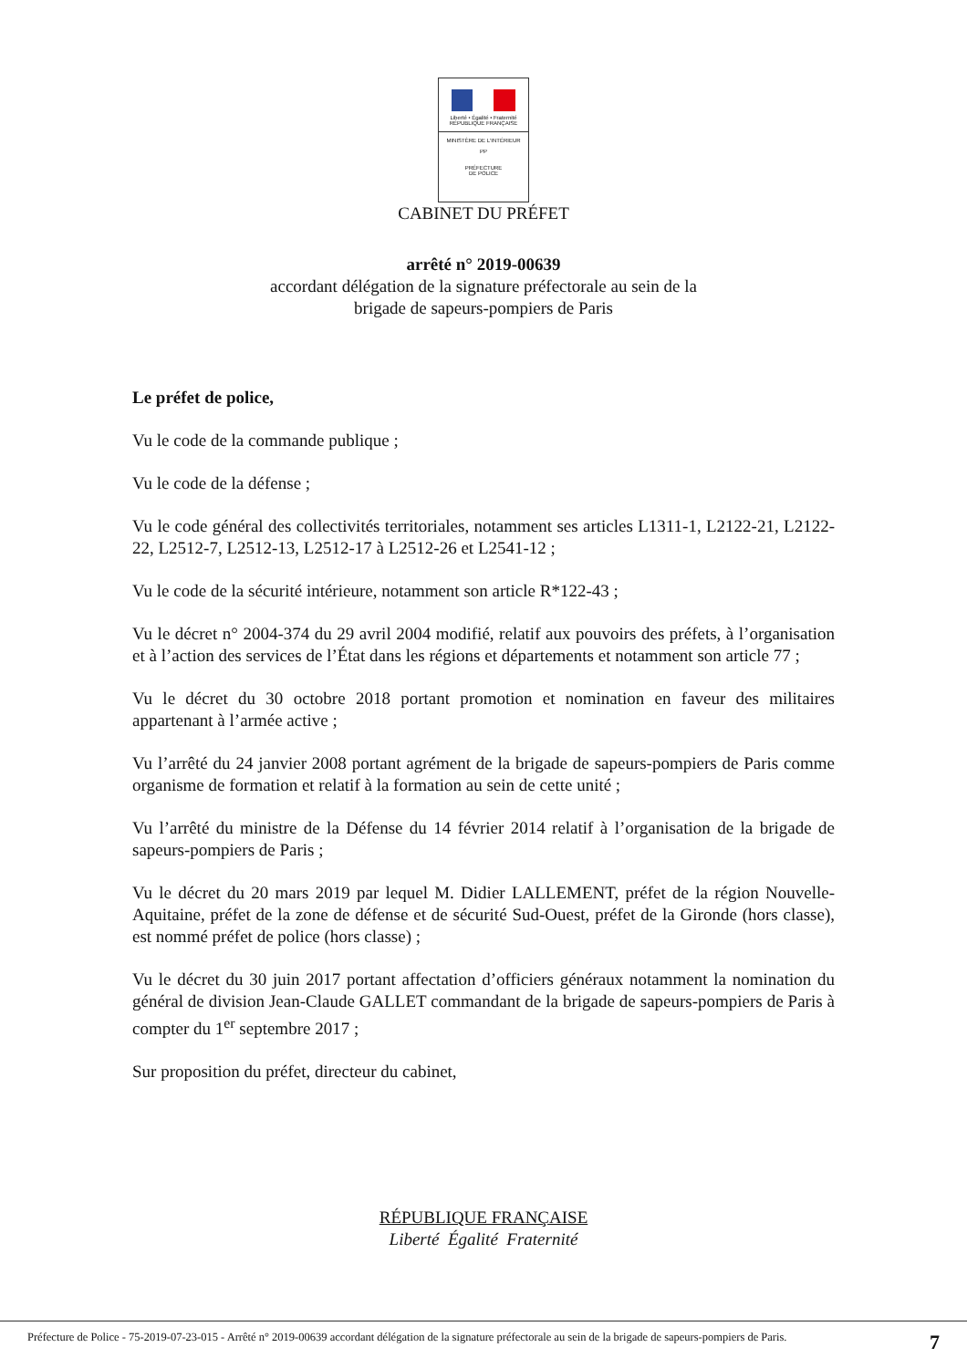Liberté • Égalité • Fraternité
RÉPUBLIQUE FRANÇAISE
MINISTÈRE DE L'INTÉRIEUR
PP
PRÉFECTURE
DE POLICE
CABINET DU PRÉFET
arrêté n° 2019-00639
accordant délégation de la signature préfectorale au sein de la
brigade de sapeurs-pompiers de Paris
Le préfet de police,
Vu le code de la commande publique ;
Vu le code de la défense ;
Vu le code général des collectivités territoriales, notamment ses articles L1311-1, L2122-21, L2122-22, L2512-7, L2512-13, L2512-17 à L2512-26 et L2541-12 ;
Vu le code de la sécurité intérieure, notamment son article R*122-43 ;
Vu le décret n° 2004-374 du 29 avril 2004 modifié, relatif aux pouvoirs des préfets, à l’organisation et à l’action des services de l’État dans les régions et départements et notamment son article 77 ;
Vu le décret du 30 octobre 2018 portant promotion et nomination en faveur des militaires appartenant à l’armée active ;
Vu l’arrêté du 24 janvier 2008 portant agrément de la brigade de sapeurs-pompiers de Paris comme organisme de formation et relatif à la formation au sein de cette unité ;
Vu l’arrêté du ministre de la Défense du 14 février 2014 relatif à l’organisation de la brigade de sapeurs-pompiers de Paris ;
Vu le décret du 20 mars 2019 par lequel M. Didier LALLEMENT, préfet de la région Nouvelle-Aquitaine, préfet de la zone de défense et de sécurité Sud-Ouest, préfet de la Gironde (hors classe), est nommé préfet de police (hors classe) ;
Vu le décret du 30 juin 2017 portant affectation d’officiers généraux notamment la nomination du général de division Jean-Claude GALLET commandant de la brigade de sapeurs-pompiers de Paris à compter du 1<sup>er</sup> septembre 2017 ;
Sur proposition du préfet, directeur du cabinet,
RÉPUBLIQUE FRANÇAISE
Liberté Égalité Fraternité
Préfecture de Police - 75-2019-07-23-015 - Arrêté n° 2019-00639 accordant délégation de la signature préfectorale au sein de la brigade de sapeurs-pompiers de Paris.
7